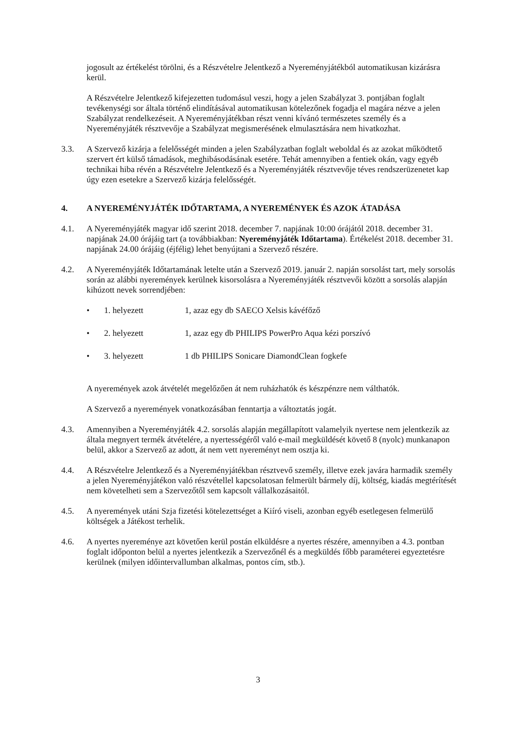jogosult az értékelést törölni, és a Részvételre Jelentkező a Nyereményjátékból automatikusan kizárásra kerül.
A Részvételre Jelentkező kifejezetten tudomásul veszi, hogy a jelen Szabályzat 3. pontjában foglalt tevékenységi sor általa történő elindításával automatikusan kötelezőnek fogadja el magára nézve a jelen Szabályzat rendelkezéseit. A Nyereményjátékban részt venni kívánó természetes személy és a Nyereményjáték résztvevője a Szabályzat megismerésének elmulasztására nem hivatkozhat.
3.3. A Szervező kizárja a felelősségét minden a jelen Szabályzatban foglalt weboldal és az azokat működtető szervert ért külső támadások, meghibásodásának esetére. Tehát amennyiben a fentiek okán, vagy egyéb technikai hiba révén a Részvételre Jelentkező és a Nyereményjáték résztvevője téves rendszerüzenetet kap úgy ezen esetekre a Szervező kizárja felelősségét.
4. A NYEREMÉNYJÁTÉK IDŐTARTAMA, A NYEREMÉNYEK ÉS AZOK ÁTADÁSA
4.1. A Nyereményjáték magyar idő szerint 2018. december 7. napjának 10:00 órájától 2018. december 31. napjának 24.00 órájáig tart (a továbbiakban: Nyereményjáték Időtartama). Értékelést 2018. december 31. napjának 24.00 órájáig (éjfélig) lehet benyújtani a Szervező részére.
4.2. A Nyereményjáték Időtartamának letelte után a Szervező 2019. január 2. napján sorsolást tart, mely sorsolás során az alábbi nyeremények kerülnek kisorsolásra a Nyereményjáték résztvevői között a sorsolás alapján kihúzott nevek sorrendjében:
• 1. helyezett 1, azaz egy db SAECO Xelsis kávéfőző
• 2. helyezett 1, azaz egy db PHILIPS PowerPro Aqua kézi porszívó
• 3. helyezett 1 db PHILIPS Sonicare DiamondClean fogkefe
A nyeremények azok átvételét megelőzően át nem ruházhatók és készpénzre nem válthatók.
A Szervező a nyeremények vonatkozásában fenntartja a változtatás jogát.
4.3. Amennyiben a Nyereményjáték 4.2. sorsolás alapján megállapított valamelyik nyertese nem jelentkezik az általa megnyert termék átvételére, a nyertességéről való e-mail megküldését követő 8 (nyolc) munkanapon belül, akkor a Szervező az adott, át nem vett nyereményt nem osztja ki.
4.4. A Részvételre Jelentkező és a Nyereményjátékban résztvevő személy, illetve ezek javára harmadik személy a jelen Nyereményjátékon való részvétellel kapcsolatosan felmerült bármely díj, költség, kiadás megtérítését nem követelheti sem a Szervezőtől sem kapcsolt vállalkozásaitól.
4.5. A nyeremények utáni Szja fizetési kötelezettséget a Kiíró viseli, azonban egyéb esetlegesen felmerülő költségek a Játékost terhelik.
4.6. A nyertes nyereménye azt követően kerül postán elküldésre a nyertes részére, amennyiben a 4.3. pontban foglalt időponton belül a nyertes jelentkezik a Szervezőnél és a megküldés főbb paraméterei egyeztetésre kerülnek (milyen időintervallumban alkalmas, pontos cím, stb.).
3